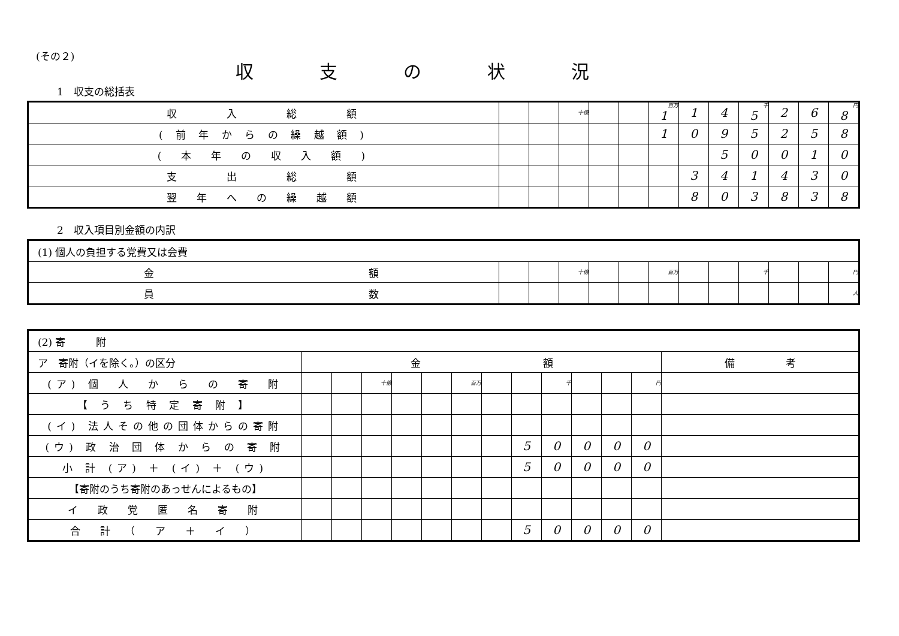(その２)
収支の状況
1　収支の総括表
| 収 入 総 額 | | | 十億 | | | 百万 1 | 1 | 4 | 千 5 | 2 | 6 | 円 8 |
| ( 前 年 か ら の 繰 越 額 ) | | | | | | 1 | 0 | 9 | 5 | 2 | 5 | 8 |
| ( 本 年 の 収 入 額 ) | | | | | | | | 5 | 0 | 0 | 1 | 0 |
| 支 出 総 額 | | | | | | | 3 | 4 | 1 | 4 | 3 | 0 |
| 翌 年 へ の 繰 越 額 | | | | | | | 8 | 0 | 3 | 8 | 3 | 8 |
2　収入項目別金額の内訳
| (1) 個人の負担する党費又は会費 | | | | | | | | | | | | |
| 金 額 | | | 十億 | | | 百万 | | | 千 | | | 円 |
| 員 数 | | | | | | | | | | | | 人 |
| (2) 寄 附 | | | | | | | | | | | | | |
| ア 寄附（イを除く。）の区分 | 金 額 | | | | | | | | | | | | 備 考 |
| (ア) 個 人 か ら の 寄 附 | | | 十億 | | | 百万 | | | 千 | | | 円 | |
| 【 う ち 特 定 寄 附 】 | | | | | | | | | | | | | |
| (イ) 法人その他の団体からの寄附 | | | | | | | | | | | | | |
| (ウ) 政 治 団 体 か ら の 寄 附 | | | | | | | | 5 | 0 | 0 | 0 | 0 | |
| 小 計 (ア) ＋ (イ) ＋ (ウ) | | | | | | | | 5 | 0 | 0 | 0 | 0 | |
| 【寄附のうち寄附のあっせんによるもの】 | | | | | | | | | | | | | |
| イ 政 党 匿 名 寄 附 | | | | | | | | | | | | | |
| 合 計 （ ア ＋ イ ） | | | | | | | | 5 | 0 | 0 | 0 | 0 | |